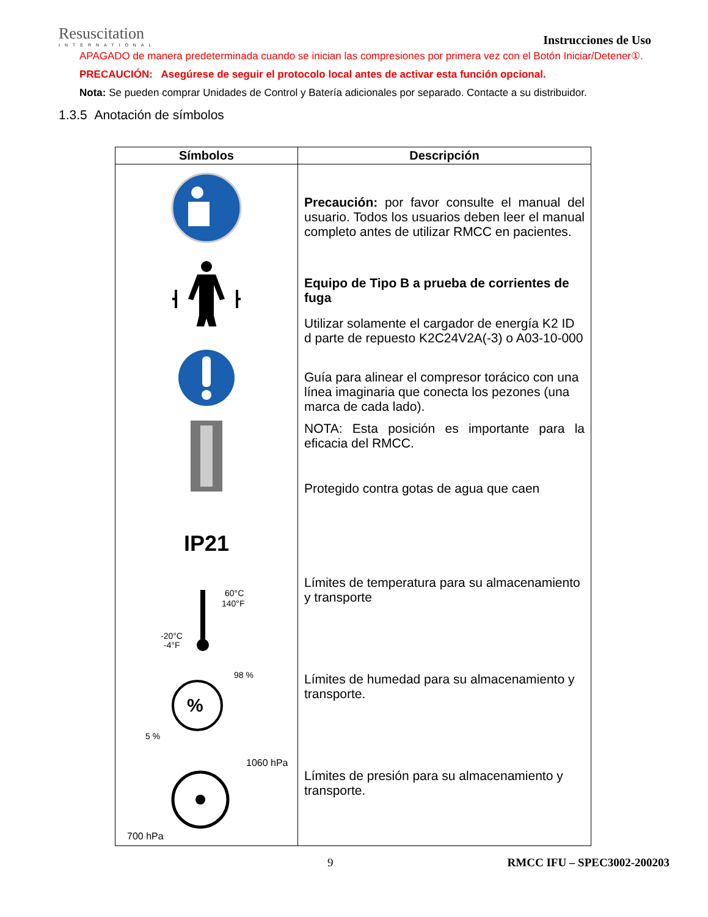Resuscitation
INTERNATIONAL
Instrucciones de Uso
APAGADO de manera predeterminada cuando se inician las compresiones por primera vez con el Botón Iniciar/Detener①.
PRECAUCIÓN: Asegúrese de seguir el protocolo local antes de activar esta función opcional.
Nota: Se pueden comprar Unidades de Control y Batería adicionales por separado. Contacte a su distribuidor.
1.3.5 Anotación de símbolos
| Símbolos | Descripción |
| --- | --- |
| IP21 60°C 140°F -20°C -4°F % 98 % 5 % 1060 hPa 700 hPa | Precaución: por favor consulte el manual del usuario. Todos los usuarios deben leer el manual completo antes de utilizar RMCC en pacientes. Equipo de Tipo B a prueba de corrientes de fuga Utilizar solamente el cargador de energía K2 ID d parte de repuesto K2C24V2A(-3) o A03-10-000 Guía para alinear el compresor torácico con una línea imaginaria que conecta los pezones (una marca de cada lado). NOTA: Esta posición es importante para la eficacia del RMCC. Protegido contra gotas de agua que caen Límites de temperatura para su almacenamiento y transporte Límites de humedad para su almacenamiento y transporte. Límites de presión para su almacenamiento y transporte. |
9 RMCC IFU – SPEC3002-200203